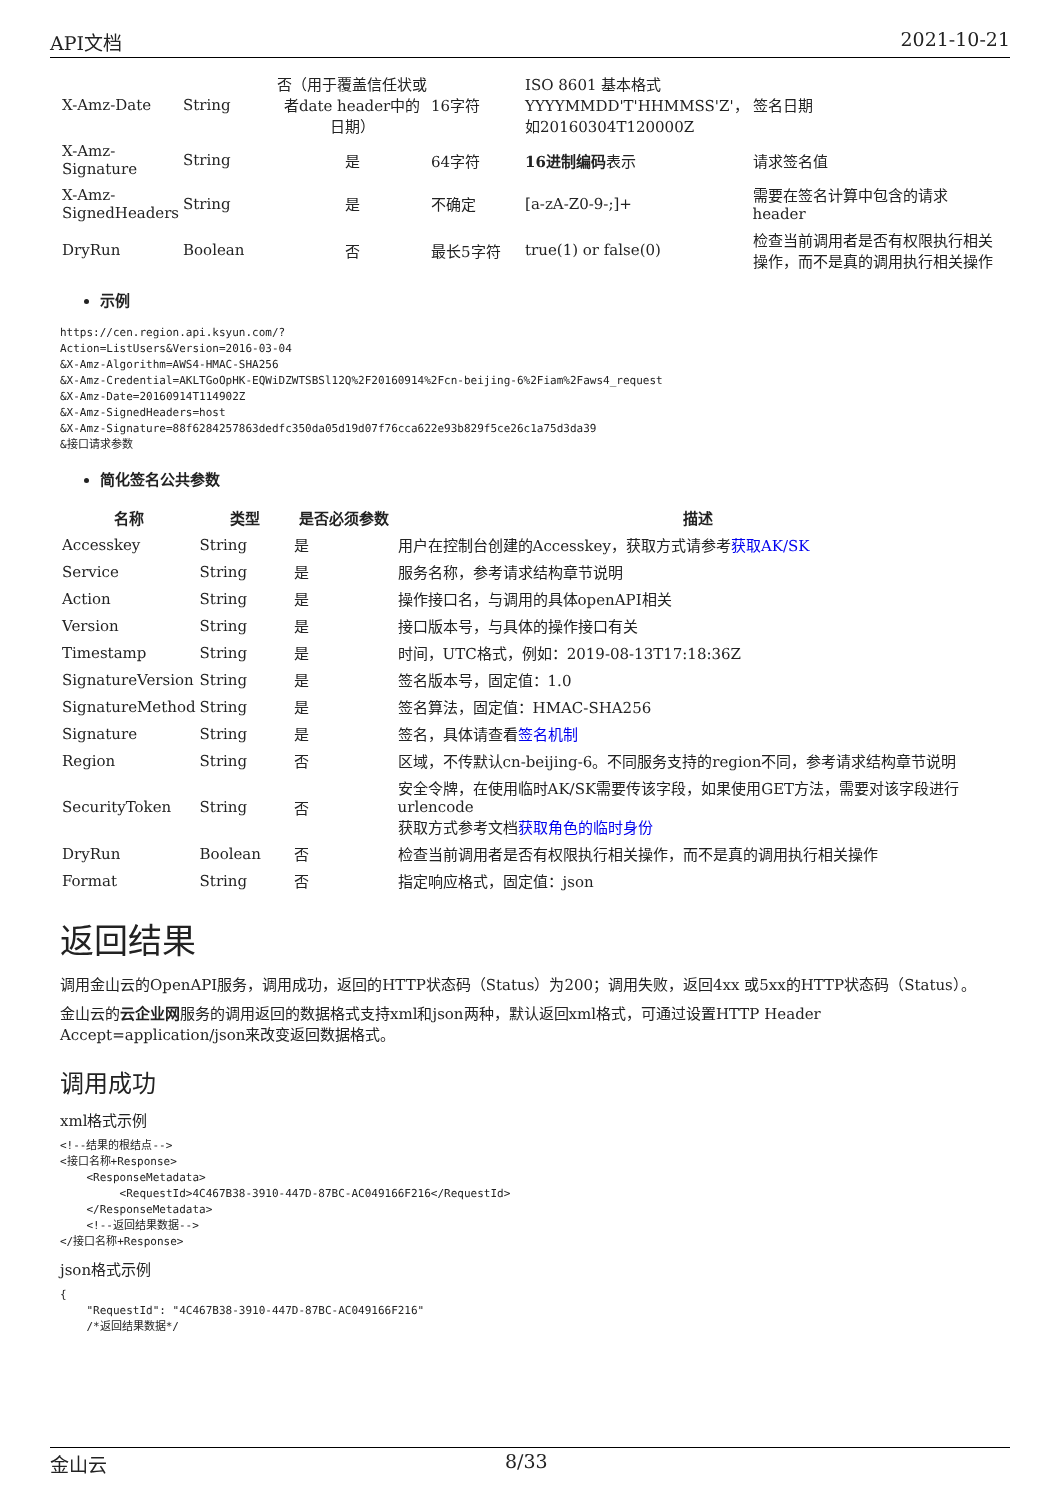API文档 2021-10-21
| X-Amz-Date | String | 否（用于覆盖信任状或者date header中的日期） | 16字符 | ISO 8601 基本格式 YYYYMMDD'T'HHMMSS'Z'，如20160304T120000Z | 签名日期 |
| X-Amz-Signature | String | 是 | 64字符 | 16进制编码 表示 | 请求签名值 |
| X-Amz-SignedHeaders | String | 是 | 不确定 | [a-zA-Z0-9-;]+ | 需要在签名计算中包含的请求header |
| DryRun | Boolean | 否 | 最长5字符 | true(1) or false(0) | 检查当前调用者是否有权限执行相关操作，而不是真的调用执行相关操作 |
示例
https://cen.region.api.ksyun.com/?
Action=ListUsers&Version=2016-03-04
&X-Amz-Algorithm=AWS4-HMAC-SHA256
&X-Amz-Credential=AKLTGoOpHK-EQWiDZWTSBSl12Q%2F20160914%2Fcn-beijing-6%2Fiam%2Faws4_request
&X-Amz-Date=20160914T114902Z
&X-Amz-SignedHeaders=host
&X-Amz-Signature=88f6284257863dedfc350da05d19d07f76cca622e93b829f5ce26c1a75d3da39
&接口请求参数
简化签名公共参数
| 名称 | 类型 | 是否必须参数 | 描述 |
| --- | --- | --- | --- |
| Accesskey | String | 是 | 用户在控制台创建的Accesskey，获取方式请参考 获取AK/SK |
| Service | String | 是 | 服务名称，参考请求结构章节说明 |
| Action | String | 是 | 操作接口名，与调用的具体openAPI相关 |
| Version | String | 是 | 接口版本号，与具体的操作接口有关 |
| Timestamp | String | 是 | 时间，UTC格式，例如：2019-08-13T17:18:36Z |
| SignatureVersion | String | 是 | 签名版本号，固定值：1.0 |
| SignatureMethod | String | 是 | 签名算法，固定值：HMAC-SHA256 |
| Signature | String | 是 | 签名，具体请查看 签名机制 |
| Region | String | 否 | 区域，不传默认cn-beijing-6。不同服务支持的region不同，参考请求结构章节说明 |
| SecurityToken | String | 否 | 安全令牌，在使用临时AK/SK需要传该字段，如果使用GET方法，需要对该字段进行urlencode 获取方式参考文档 获取角色的临时身份 |
| DryRun | Boolean | 否 | 检查当前调用者是否有权限执行相关操作，而不是真的调用执行相关操作 |
| Format | String | 否 | 指定响应格式，固定值：json |
返回结果
调用金山云的OpenAPI服务，调用成功，返回的HTTP状态码（Status）为200；调用失败，返回4xx 或5xx的HTTP状态码（Status）。
金山云的云企业网服务的调用返回的数据格式支持xml和json两种，默认返回xml格式，可通过设置HTTP Header Accept=application/json来改变返回数据格式。
调用成功
xml格式示例
<!--结果的根结点-->
<接口名称+Response>
    <ResponseMetadata>
         <RequestId>4C467B38-3910-447D-87BC-AC049166F216</RequestId>
    </ResponseMetadata>
    <!--返回结果数据-->
</接口名称+Response>
json格式示例
{
    "RequestId": "4C467B38-3910-447D-87BC-AC049166F216"
    /*返回结果数据*/
金山云 8/33